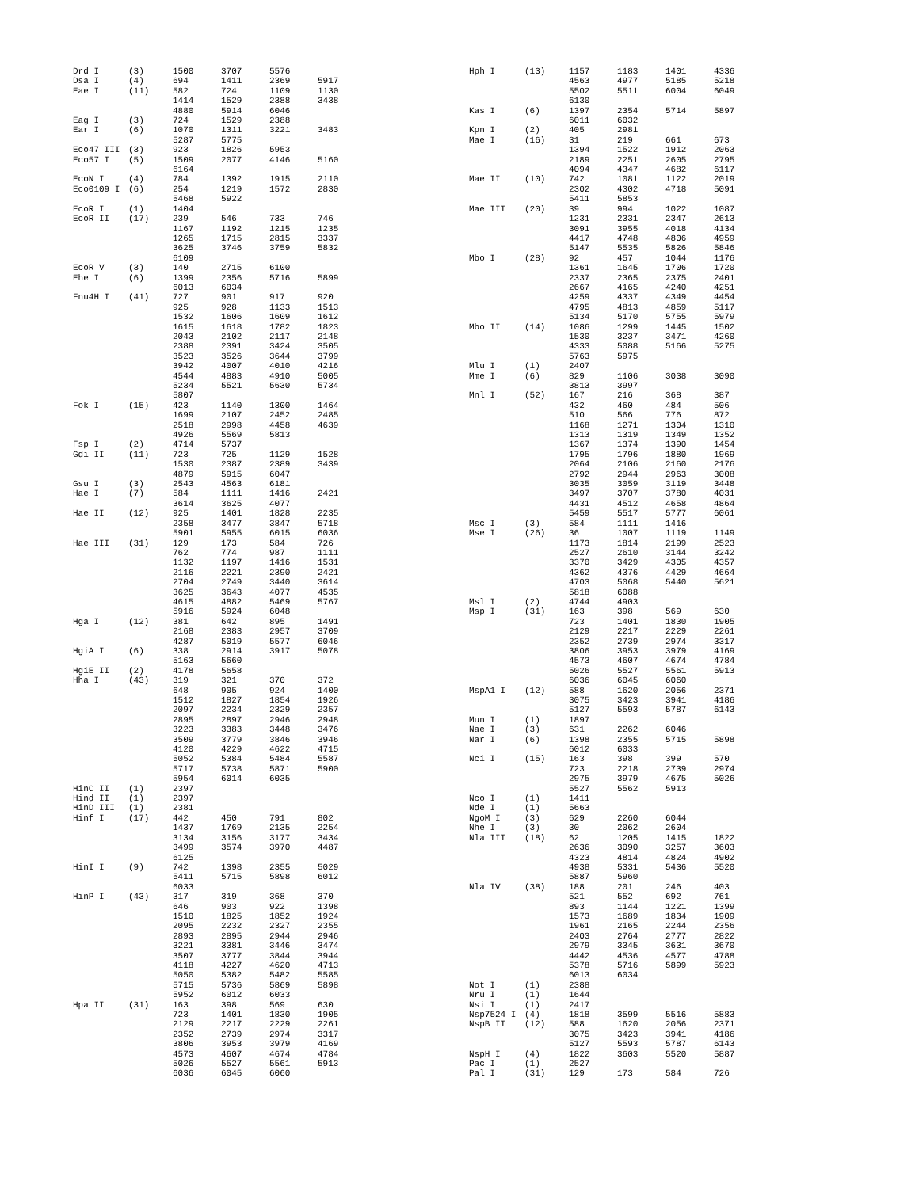| Drd I | (3) | 1500 | 3707 | 5576 | |
| Dsa I | (4) | 694 | 1411 | 2369 | 5917 |
| Eae I | (11) | 582 | 724 | 1109 | 1130 |
| | | 1414 | 1529 | 2388 | 3438 |
| | | 4880 | 5914 | 6046 | |
| Eag I | (3) | 724 | 1529 | 2388 | |
| Ear I | (6) | 1070 | 1311 | 3221 | 3483 |
| | | 5287 | 5775 | | |
| Eco47 III | (3) | 923 | 1826 | 5953 | |
| Eco57 I | (5) | 1509 | 2077 | 4146 | 5160 |
| | | 6164 | | | |
| EcoN I | (4) | 784 | 1392 | 1915 | 2110 |
| Eco0109 I | (6) | 254 | 1219 | 1572 | 2830 |
| | | 5468 | 5922 | | |
| EcoR I | (1) | 1404 | | | |
| EcoR II | (17) | 239 | 546 | 733 | 746 |
| | | 1167 | 1192 | 1215 | 1235 |
| | | 1265 | 1715 | 2815 | 3337 |
| | | 3625 | 3746 | 3759 | 5832 |
| | | 6109 | | | |
| EcoR V | (3) | 140 | 2715 | 6100 | |
| Ehe I | (6) | 1399 | 2356 | 5716 | 5899 |
| | | 6013 | 6034 | | |
| Fnu4H I | (41) | 727 | 901 | 917 | 920 |
| | | 925 | 928 | 1133 | 1513 |
| | | 1532 | 1606 | 1609 | 1612 |
| | | 1615 | 1618 | 1782 | 1823 |
| | | 2043 | 2102 | 2117 | 2148 |
| | | 2388 | 2391 | 3424 | 3505 |
| | | 3523 | 3526 | 3644 | 3799 |
| | | 3942 | 4007 | 4010 | 4216 |
| | | 4544 | 4883 | 4910 | 5005 |
| | | 5234 | 5521 | 5630 | 5734 |
| | | 5807 | | | |
| Fok I | (15) | 423 | 1140 | 1300 | 1464 |
| | | 1699 | 2107 | 2452 | 2485 |
| | | 2518 | 2998 | 4458 | 4639 |
| | | 4926 | 5569 | 5813 | |
| Fsp I | (2) | 4714 | 5737 | | |
| Gdi II | (11) | 723 | 725 | 1129 | 1528 |
| | | 1530 | 2387 | 2389 | 3439 |
| | | 4879 | 5915 | 6047 | |
| Gsu I | (3) | 2543 | 4563 | 6181 | |
| Hae I | (7) | 584 | 1111 | 1416 | 2421 |
| | | 3614 | 3625 | 4077 | |
| Hae II | (12) | 925 | 1401 | 1828 | 2235 |
| | | 2358 | 3477 | 3847 | 5718 |
| | | 5901 | 5955 | 6015 | 6036 |
| Hae III | (31) | 129 | 173 | 584 | 726 |
| | | 762 | 774 | 987 | 1111 |
| | | 1132 | 1197 | 1416 | 1531 |
| | | 2116 | 2221 | 2390 | 2421 |
| | | 2704 | 2749 | 3440 | 3614 |
| | | 3625 | 3643 | 4077 | 4535 |
| | | 4615 | 4882 | 5469 | 5767 |
| | | 5916 | 5924 | 6048 | |
| Hga I | (12) | 381 | 642 | 895 | 1491 |
| | | 2168 | 2383 | 2957 | 3709 |
| | | 4287 | 5019 | 5577 | 6046 |
| HgiA I | (6) | 338 | 2914 | 3917 | 5078 |
| | | 5163 | 5660 | | |
| HgiE II | (2) | 4178 | 5658 | | |
| Hha I | (43) | 319 | 321 | 370 | 372 |
| | | 648 | 905 | 924 | 1400 |
| | | 1512 | 1827 | 1854 | 1926 |
| | | 2097 | 2234 | 2329 | 2357 |
| | | 2895 | 2897 | 2946 | 2948 |
| | | 3223 | 3383 | 3448 | 3476 |
| | | 3509 | 3779 | 3846 | 3946 |
| | | 4120 | 4229 | 4622 | 4715 |
| | | 5052 | 5384 | 5484 | 5587 |
| | | 5717 | 5738 | 5871 | 5900 |
| | | 5954 | 6014 | 6035 | |
| HinC II | (1) | 2397 | | | |
| Hind II | (1) | 2397 | | | |
| HinD III | (1) | 2381 | | | |
| Hinf I | (17) | 442 | 450 | 791 | 802 |
| | | 1437 | 1769 | 2135 | 2254 |
| | | 3134 | 3156 | 3177 | 3434 |
| | | 3499 | 3574 | 3970 | 4487 |
| | | 6125 | | | |
| HinI I | (9) | 742 | 1398 | 2355 | 5029 |
| | | 5411 | 5715 | 5898 | 6012 |
| | | 6033 | | | |
| HinP I | (43) | 317 | 319 | 368 | 370 |
| | | 646 | 903 | 922 | 1398 |
| | | 1510 | 1825 | 1852 | 1924 |
| | | 2095 | 2232 | 2327 | 2355 |
| | | 2893 | 2895 | 2944 | 2946 |
| | | 3221 | 3381 | 3446 | 3474 |
| | | 3507 | 3777 | 3844 | 3944 |
| | | 4118 | 4227 | 4620 | 4713 |
| | | 5050 | 5382 | 5482 | 5585 |
| | | 5715 | 5736 | 5869 | 5898 |
| | | 5952 | 6012 | 6033 | |
| Hpa II | (31) | 163 | 398 | 569 | 630 |
| | | 723 | 1401 | 1830 | 1905 |
| | | 2129 | 2217 | 2229 | 2261 |
| | | 2352 | 2739 | 2974 | 3317 |
| | | 3806 | 3953 | 3979 | 4169 |
| | | 4573 | 4607 | 4674 | 4784 |
| | | 5026 | 5527 | 5561 | 5913 |
| | | 6036 | 6045 | 6060 | |
| Hph I | (13) | 1157 | 1183 | 1401 | 4336 |
| | | 4563 | 4977 | 5185 | 5218 |
| | | 5502 | 5511 | 6004 | 6049 |
| | | 6130 | | | |
| Kas I | (6) | 1397 | 2354 | 5714 | 5897 |
| | | 6011 | 6032 | | |
| Kpn I | (2) | 405 | 2981 | | |
| Mae I | (16) | 31 | 219 | 661 | 673 |
| | | 1394 | 1522 | 1912 | 2063 |
| | | 2189 | 2251 | 2605 | 2795 |
| | | 4094 | 4347 | 4682 | 6117 |
| Mae II | (10) | 742 | 1081 | 1122 | 2019 |
| | | 2302 | 4302 | 4718 | 5091 |
| | | 5411 | 5853 | | |
| Mae III | (20) | 39 | 994 | 1022 | 1087 |
| | | 1231 | 2331 | 2347 | 2613 |
| | | 3091 | 3955 | 4018 | 4134 |
| | | 4417 | 4748 | 4806 | 4959 |
| | | 5147 | 5535 | 5826 | 5846 |
| Mbo I | (28) | 92 | 457 | 1044 | 1176 |
| | | 1361 | 1645 | 1706 | 1720 |
| | | 2337 | 2365 | 2375 | 2401 |
| | | 2667 | 4165 | 4240 | 4251 |
| | | 4259 | 4337 | 4349 | 4454 |
| | | 4795 | 4813 | 4859 | 5117 |
| | | 5134 | 5170 | 5755 | 5979 |
| Mbo II | (14) | 1086 | 1299 | 1445 | 1502 |
| | | 1530 | 3237 | 3471 | 4260 |
| | | 4333 | 5088 | 5166 | 5275 |
| | | 5763 | 5975 | | |
| Mlu I | (1) | 2407 | | | |
| Mme I | (6) | 829 | 1106 | 3038 | 3090 |
| | | 3813 | 3997 | | |
| Mnl I | (52) | 167 | 216 | 368 | 387 |
| | | 432 | 460 | 484 | 506 |
| | | 510 | 566 | 776 | 872 |
| | | 1168 | 1271 | 1304 | 1310 |
| | | 1313 | 1319 | 1349 | 1352 |
| | | 1367 | 1374 | 1390 | 1454 |
| | | 1795 | 1796 | 1880 | 1969 |
| | | 2064 | 2106 | 2160 | 2176 |
| | | 2792 | 2944 | 2963 | 3008 |
| | | 3035 | 3059 | 3119 | 3448 |
| | | 3497 | 3707 | 3780 | 4031 |
| | | 4431 | 4512 | 4658 | 4864 |
| | | 5459 | 5517 | 5777 | 6061 |
| Msc I | (3) | 584 | 1111 | 1416 | |
| Mse I | (26) | 36 | 1007 | 1119 | 1149 |
| | | 1173 | 1814 | 2199 | 2523 |
| | | 2527 | 2610 | 3144 | 3242 |
| | | 3370 | 3429 | 4305 | 4357 |
| | | 4362 | 4376 | 4429 | 4664 |
| | | 4703 | 5068 | 5440 | 5621 |
| | | 5818 | 6088 | | |
| Msl I | (2) | 4744 | 4903 | | |
| Msp I | (31) | 163 | 398 | 569 | 630 |
| | | 723 | 1401 | 1830 | 1905 |
| | | 2129 | 2217 | 2229 | 2261 |
| | | 2352 | 2739 | 2974 | 3317 |
| | | 3806 | 3953 | 3979 | 4169 |
| | | 4573 | 4607 | 4674 | 4784 |
| | | 5026 | 5527 | 5561 | 5913 |
| | | 6036 | 6045 | 6060 | |
| MspA1 I | (12) | 588 | 1620 | 2056 | 2371 |
| | | 3075 | 3423 | 3941 | 4186 |
| | | 5127 | 5593 | 5787 | 6143 |
| Mun I | (1) | 1897 | | | |
| Nae I | (3) | 631 | 2262 | 6046 | |
| Nar I | (6) | 1398 | 2355 | 5715 | 5898 |
| | | 6012 | 6033 | | |
| Nci I | (15) | 163 | 398 | 399 | 570 |
| | | 723 | 2218 | 2739 | 2974 |
| | | 2975 | 3979 | 4675 | 5026 |
| | | 5527 | 5562 | 5913 | |
| Nco I | (1) | 1411 | | | |
| Nde I | (1) | 5663 | | | |
| NgoM I | (3) | 629 | 2260 | 6044 | |
| Nhe I | (3) | 30 | 2062 | 2604 | |
| Nla III | (18) | 62 | 1205 | 1415 | 1822 |
| | | 2636 | 3090 | 3257 | 3603 |
| | | 4323 | 4814 | 4824 | 4902 |
| | | 4938 | 5331 | 5436 | 5520 |
| | | 5887 | 5960 | | |
| Nla IV | (38) | 188 | 201 | 246 | 403 |
| | | 521 | 552 | 692 | 761 |
| | | 893 | 1144 | 1221 | 1399 |
| | | 1573 | 1689 | 1834 | 1909 |
| | | 1961 | 2165 | 2244 | 2356 |
| | | 2403 | 2764 | 2777 | 2822 |
| | | 2979 | 3345 | 3631 | 3670 |
| | | 4442 | 4536 | 4577 | 4788 |
| | | 5378 | 5716 | 5899 | 5923 |
| | | 6013 | 6034 | | |
| Not I | (1) | 2388 | | | |
| Nru I | (1) | 1644 | | | |
| Nsi I | (1) | 2417 | | | |
| Nsp7524 I | (4) | 1818 | 3599 | 5516 | 5883 |
| NspB II | (12) | 588 | 1620 | 2056 | 2371 |
| | | 3075 | 3423 | 3941 | 4186 |
| | | 5127 | 5593 | 5787 | 6143 |
| NspH I | (4) | 1822 | 3603 | 5520 | 5887 |
| Pac I | (1) | 2527 | | | |
| Pal I | (31) | 129 | 173 | 584 | 726 |